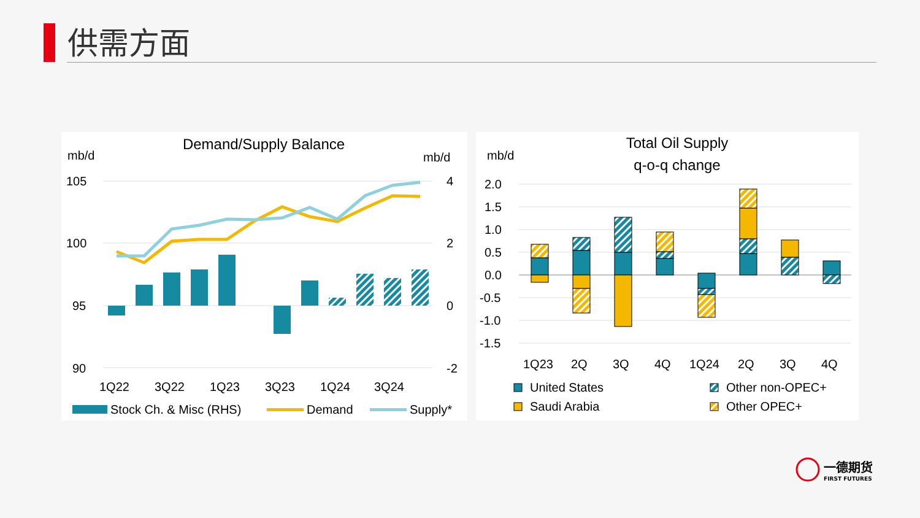供需方面
Demand/Supply Balance
mb/d
mb/d
105
100
95
90
4
2
0
-2
1Q22
3Q22
1Q23
3Q23
1Q24
3Q24
Stock Ch. & Misc (RHS)
Demand
Supply*
Total Oil Supply
q-o-q change
mb/d
2.0
1.5
1.0
0.5
0.0
-0.5
-1.0
-1.5
1Q23
2Q
3Q
4Q
1Q24
2Q
3Q
4Q
United States
Saudi Arabia
Other non-OPEC+
Other OPEC+
一德期货
FIRST FUTURES